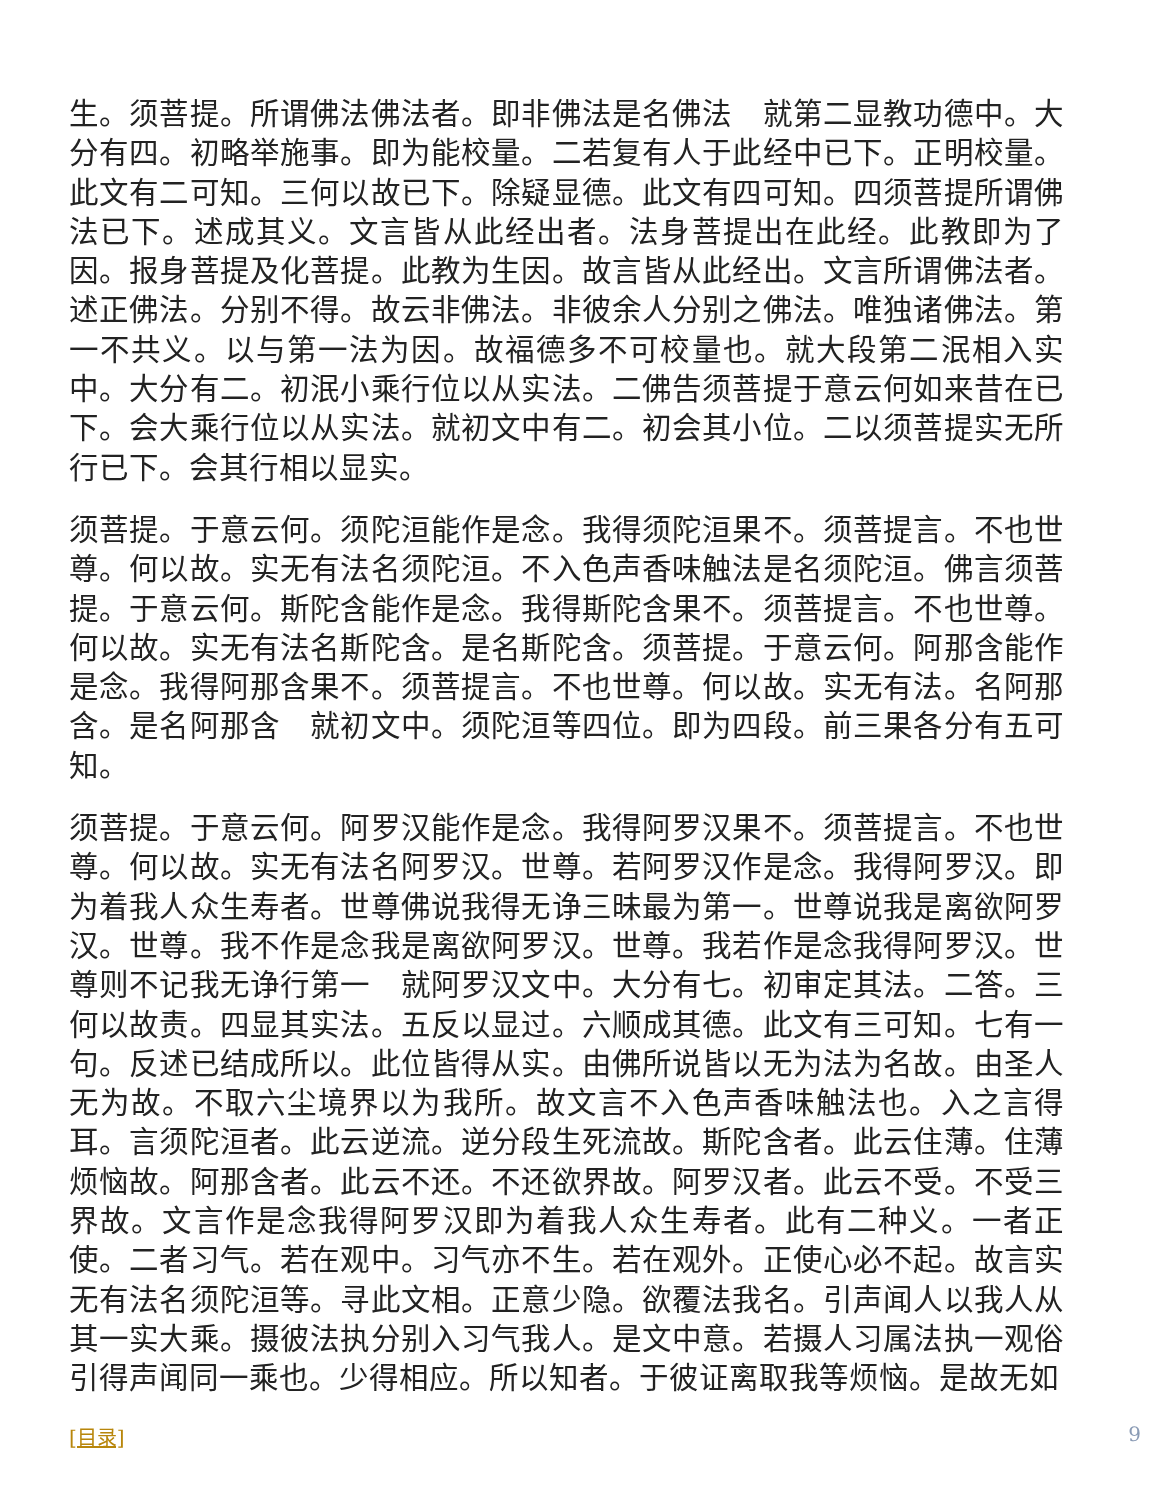生。须菩提。所谓佛法佛法者。即非佛法是名佛法　就第二显教功德中。大分有四。初略举施事。即为能校量。二若复有人于此经中已下。正明校量。此文有二可知。三何以故已下。除疑显德。此文有四可知。四须菩提所谓佛法已下。述成其义。文言皆从此经出者。法身菩提出在此经。此教即为了因。报身菩提及化菩提。此教为生因。故言皆从此经出。文言所谓佛法者。述正佛法。分别不得。故云非佛法。非彼余人分别之佛法。唯独诸佛法。第一不共义。以与第一法为因。故福德多不可校量也。就大段第二泯相入实中。大分有二。初泯小乘行位以从实法。二佛告须菩提于意云何如来昔在已下。会大乘行位以从实法。就初文中有二。初会其小位。二以须菩提实无所行已下。会其行相以显实。
须菩提。于意云何。须陀洹能作是念。我得须陀洹果不。须菩提言。不也世尊。何以故。实无有法名须陀洹。不入色声香味触法是名须陀洹。佛言须菩提。于意云何。斯陀含能作是念。我得斯陀含果不。须菩提言。不也世尊。何以故。实无有法名斯陀含。是名斯陀含。须菩提。于意云何。阿那含能作是念。我得阿那含果不。须菩提言。不也世尊。何以故。实无有法。名阿那含。是名阿那含　就初文中。须陀洹等四位。即为四段。前三果各分有五可知。
须菩提。于意云何。阿罗汉能作是念。我得阿罗汉果不。须菩提言。不也世尊。何以故。实无有法名阿罗汉。世尊。若阿罗汉作是念。我得阿罗汉。即为着我人众生寿者。世尊佛说我得无诤三昧最为第一。世尊说我是离欲阿罗汉。世尊。我不作是念我是离欲阿罗汉。世尊。我若作是念我得阿罗汉。世尊则不记我无诤行第一　就阿罗汉文中。大分有七。初审定其法。二答。三何以故责。四显其实法。五反以显过。六顺成其德。此文有三可知。七有一句。反述已结成所以。此位皆得从实。由佛所说皆以无为法为名故。由圣人无为故。不取六尘境界以为我所。故文言不入色声香味触法也。入之言得耳。言须陀洹者。此云逆流。逆分段生死流故。斯陀含者。此云住薄。住薄烦恼故。阿那含者。此云不还。不还欲界故。阿罗汉者。此云不受。不受三界故。文言作是念我得阿罗汉即为着我人众生寿者。此有二种义。一者正使。二者习气。若在观中。习气亦不生。若在观外。正使心必不起。故言实无有法名须陀洹等。寻此文相。正意少隐。欲覆法我名。引声闻人以我人从其一实大乘。摄彼法执分别入习气我人。是文中意。若摄人习属法执一观俗引得声闻同一乘也。少得相应。所以知者。于彼证离取我等烦恼。是故无如
[目录] 9